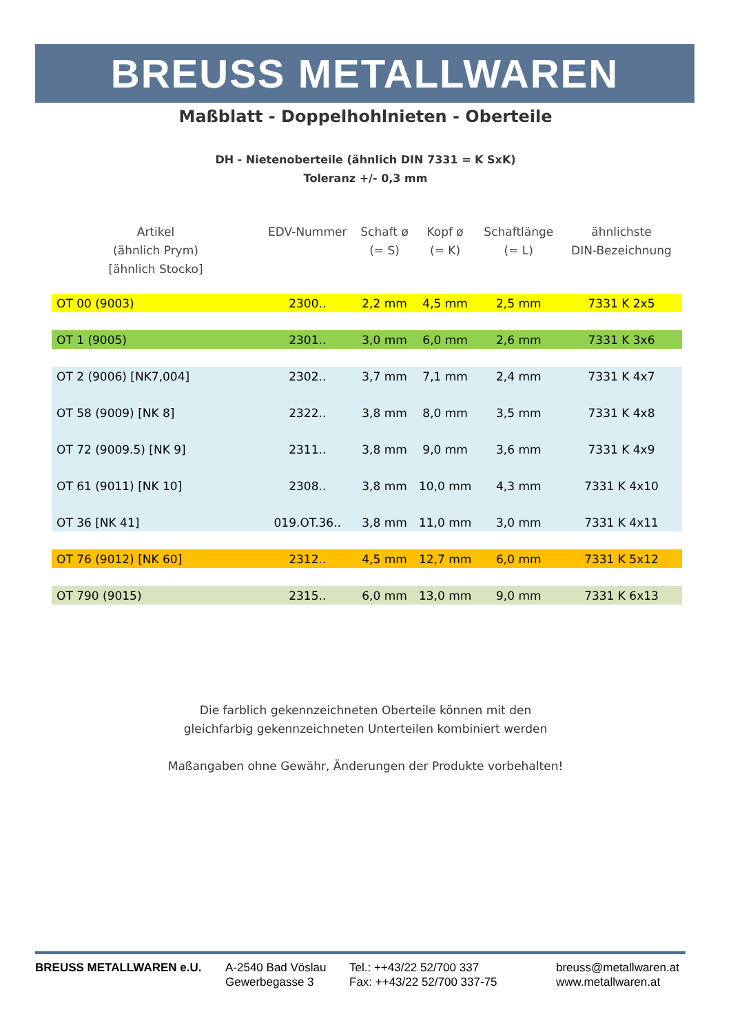BREUSS METALLWAREN
Maßblatt - Doppelhohlnieten - Oberteile
DH - Nietenoberteile (ähnlich DIN 7331 = K SxK)
Toleranz +/- 0,3 mm
| Artikel (ähnlich Prym) [ähnlich Stocko] | EDV-Nummer | Schaft ø (= S) | Kopf ø (= K) | Schaftlänge (= L) | ähnlichste DIN-Bezeichnung |
| --- | --- | --- | --- | --- | --- |
| OT 00 (9003) | 2300.. | 2,2 mm | 4,5 mm | 2,5 mm | 7331 K 2x5 |
| OT 1 (9005) | 2301.. | 3,0 mm | 6,0 mm | 2,6 mm | 7331 K 3x6 |
| OT 2 (9006) [NK7,004] | 2302.. | 3,7 mm | 7,1 mm | 2,4 mm | 7331 K 4x7 |
| OT 58 (9009) [NK 8] | 2322.. | 3,8 mm | 8,0 mm | 3,5 mm | 7331 K 4x8 |
| OT 72 (9009.5) [NK 9] | 2311.. | 3,8 mm | 9,0 mm | 3,6 mm | 7331 K 4x9 |
| OT 61 (9011) [NK 10] | 2308.. | 3,8 mm | 10,0 mm | 4,3 mm | 7331 K 4x10 |
| OT 36 [NK 41] | 019.OT.36.. | 3,8 mm | 11,0 mm | 3,0 mm | 7331 K 4x11 |
| OT 76 (9012) [NK 60] | 2312.. | 4,5 mm | 12,7 mm | 6,0 mm | 7331 K 5x12 |
| OT 790 (9015) | 2315.. | 6,0 mm | 13,0 mm | 9,0 mm | 7331 K 6x13 |
Die farblich gekennzeichneten Oberteile können mit den
gleichfarbig gekennzeichneten Unterteilen kombiniert werden
Maßangaben ohne Gewähr, Änderungen der Produkte vorbehalten!
BREUSS METALLWAREN e.U. A-2540 Bad Vöslau
Gewerbegasse 3
Tel.: ++43/22 52/700 337
Fax: ++43/22 52/700 337-75
breuss@metallwaren.at
www.metallwaren.at